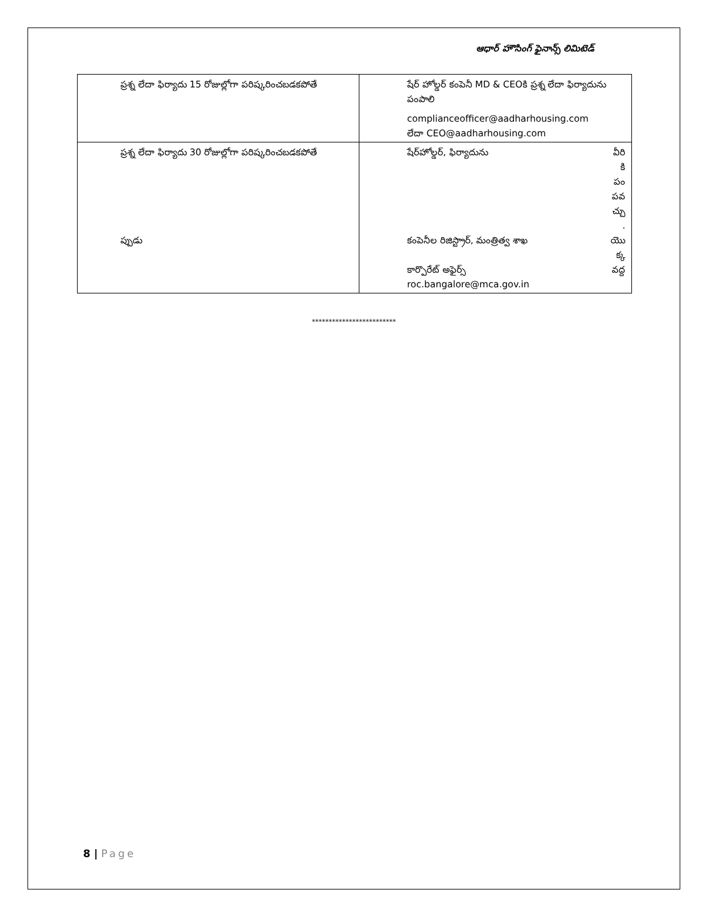ఆధార్ హౌసింగ్ ఫైనాన్స్ లిమిటెడ్
| ప్రశ్న లేదా ఫిర్యాదు 15 రోజుల్లోగా పరిష్కరించబడకపోతే | షేర్ హోల్డర్ కంపెనీ MD & CEOకి ప్రశ్న లేదా ఫిర్యాదును పంపాలి complianceofficer@aadharhousing.com లేదా CEO@aadharhousing.com |
| ప్రశ్న లేదా ఫిర్యాదు 30 రోజుల్లోగా పరిష్కరించబడకపోతే ప్పుడు | షేర్‌హోల్డర్, ఫిర్యాదును వీరి కి పం పవ చ్చు . కంపెనీల రిజిస్ట్రార్, మంత్రిత్వ శాఖ కార్పొరేట్ అఫైర్స్ roc.bangalore@mca.gov.in యొ క్క వద్ద |
*************************
8 | Page